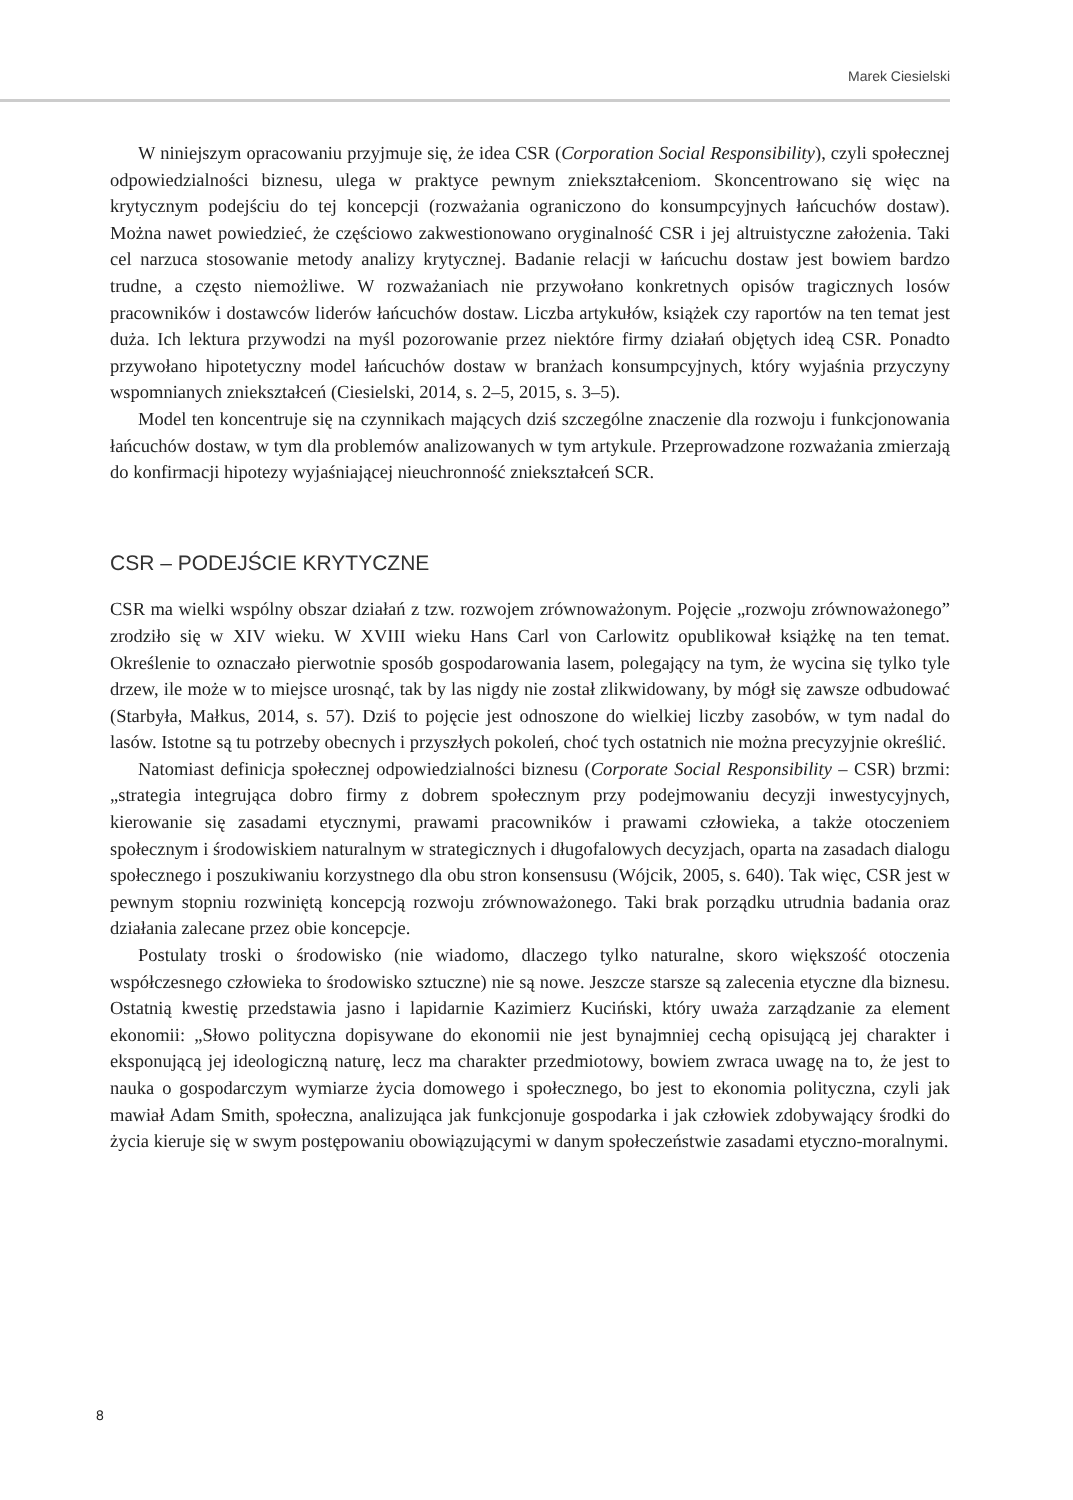Marek Ciesielski
W niniejszym opracowaniu przyjmuje się, że idea CSR (Corporation Social Responsibility), czyli społecznej odpowiedzialności biznesu, ulega w praktyce pewnym zniekształceniom. Skoncentrowano się więc na krytycznym podejściu do tej koncepcji (rozważania ograniczono do konsumpcyjnych łańcuchów dostaw). Można nawet powiedzieć, że częściowo zakwestionowano oryginalność CSR i jej altruistyczne założenia. Taki cel narzuca stosowanie metody analizy krytycznej. Badanie relacji w łańcuchu dostaw jest bowiem bardzo trudne, a często niemożliwe. W rozważaniach nie przywołano konkretnych opisów tragicznych losów pracowników i dostawców liderów łańcuchów dostaw. Liczba artykułów, książek czy raportów na ten temat jest duża. Ich lektura przywodzi na myśl pozorowanie przez niektóre firmy działań objętych ideą CSR. Ponadto przywołano hipotetyczny model łańcuchów dostaw w branżach konsumpcyjnych, który wyjaśnia przyczyny wspomnianych zniekształceń (Ciesielski, 2014, s. 2–5, 2015, s. 3–5).
Model ten koncentruje się na czynnikach mających dziś szczególne znaczenie dla rozwoju i funkcjonowania łańcuchów dostaw, w tym dla problemów analizowanych w tym artykule. Przeprowadzone rozważania zmierzają do konfirmacji hipotezy wyjaśniającej nieuchronność zniekształceń SCR.
CSR – PODEJŚCIE KRYTYCZNE
CSR ma wielki wspólny obszar działań z tzw. rozwojem zrównoważonym. Pojęcie „rozwoju zrównoważonego” zrodziło się w XIV wieku. W XVIII wieku Hans Carl von Carlowitz opublikował książkę na ten temat. Określenie to oznaczało pierwotnie sposób gospodarowania lasem, polegający na tym, że wycina się tylko tyle drzew, ile może w to miejsce urosnąć, tak by las nigdy nie został zlikwidowany, by mógł się zawsze odbudować (Starbyła, Małkus, 2014, s. 57). Dziś to pojęcie jest odnoszone do wielkiej liczby zasobów, w tym nadal do lasów. Istotne są tu potrzeby obecnych i przyszłych pokoleń, choć tych ostatnich nie można precyzyjnie określić.
Natomiast definicja społecznej odpowiedzialności biznesu (Corporate Social Responsibility – CSR) brzmi: „strategia integrująca dobro firmy z dobrem społecznym przy podejmowaniu decyzji inwestycyjnych, kierowanie się zasadami etycznymi, prawami pracowników i prawami człowieka, a także otoczeniem społecznym i środowiskiem naturalnym w strategicznych i długofalowych decyzjach, oparta na zasadach dialogu społecznego i poszukiwaniu korzystnego dla obu stron konsensusu (Wójcik, 2005, s. 640). Tak więc, CSR jest w pewnym stopniu rozwiniętą koncepcją rozwoju zrównoważonego. Taki brak porządku utrudnia badania oraz działania zalecane przez obie koncepcje.
Postulaty troski o środowisko (nie wiadomo, dlaczego tylko naturalne, skoro większość otoczenia współczesnego człowieka to środowisko sztuczne) nie są nowe. Jeszcze starsze są zalecenia etyczne dla biznesu. Ostatnią kwestię przedstawia jasno i lapidarnie Kazimierz Kuciński, który uważa zarządzanie za element ekonomii: „Słowo polityczna dopisywane do ekonomii nie jest bynajmniej cechą opisującą jej charakter i eksponującą jej ideologiczną naturę, lecz ma charakter przedmiotowy, bowiem zwraca uwagę na to, że jest to nauka o gospodarczym wymiarze życia domowego i społecznego, bo jest to ekonomia polityczna, czyli jak mawiał Adam Smith, społeczna, analizująca jak funkcjonuje gospodarka i jak człowiek zdobywający środki do życia kieruje się w swym postępowaniu obowiązującymi w danym społeczeństwie zasadami etyczno-moralnymi.
8